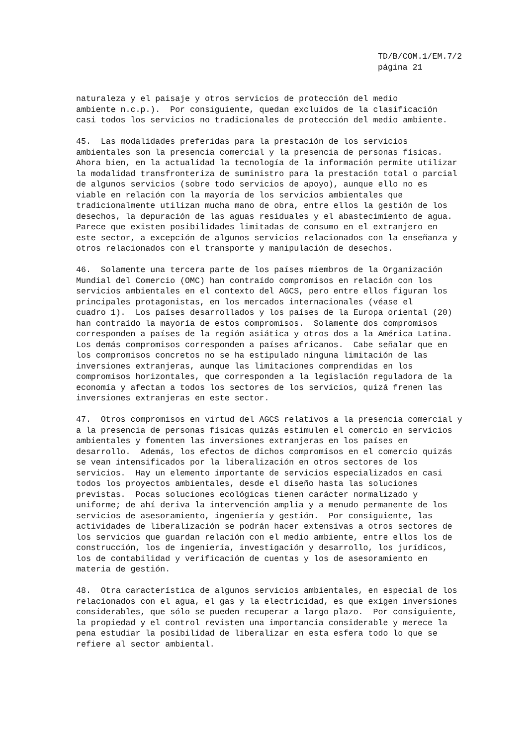TD/B/COM.1/EM.7/2
página 21
naturaleza y el paisaje y otros servicios de protección del medio ambiente n.c.p.). Por consiguiente, quedan excluidos de la clasificación casi todos los servicios no tradicionales de protección del medio ambiente.
45. Las modalidades preferidas para la prestación de los servicios ambientales son la presencia comercial y la presencia de personas físicas. Ahora bien, en la actualidad la tecnología de la información permite utilizar la modalidad transfronteriza de suministro para la prestación total o parcial de algunos servicios (sobre todo servicios de apoyo), aunque ello no es viable en relación con la mayoría de los servicios ambientales que tradicionalmente utilizan mucha mano de obra, entre ellos la gestión de los desechos, la depuración de las aguas residuales y el abastecimiento de agua. Parece que existen posibilidades limitadas de consumo en el extranjero en este sector, a excepción de algunos servicios relacionados con la enseñanza y otros relacionados con el transporte y manipulación de desechos.
46. Solamente una tercera parte de los países miembros de la Organización Mundial del Comercio (OMC) han contraído compromisos en relación con los servicios ambientales en el contexto del AGCS, pero entre ellos figuran los principales protagonistas, en los mercados internacionales (véase el cuadro 1). Los países desarrollados y los países de la Europa oriental (20) han contraído la mayoría de estos compromisos. Solamente dos compromisos corresponden a países de la región asiática y otros dos a la América Latina. Los demás compromisos corresponden a países africanos. Cabe señalar que en los compromisos concretos no se ha estipulado ninguna limitación de las inversiones extranjeras, aunque las limitaciones comprendidas en los compromisos horizontales, que corresponden a la legislación reguladora de la economía y afectan a todos los sectores de los servicios, quizá frenen las inversiones extranjeras en este sector.
47. Otros compromisos en virtud del AGCS relativos a la presencia comercial y a la presencia de personas físicas quizás estimulen el comercio en servicios ambientales y fomenten las inversiones extranjeras en los países en desarrollo. Además, los efectos de dichos compromisos en el comercio quizás se vean intensificados por la liberalización en otros sectores de los servicios. Hay un elemento importante de servicios especializados en casi todos los proyectos ambientales, desde el diseño hasta las soluciones previstas. Pocas soluciones ecológicas tienen carácter normalizado y uniforme; de ahí deriva la intervención amplia y a menudo permanente de los servicios de asesoramiento, ingeniería y gestión. Por consiguiente, las actividades de liberalización se podrán hacer extensivas a otros sectores de los servicios que guardan relación con el medio ambiente, entre ellos los de construcción, los de ingeniería, investigación y desarrollo, los jurídicos, los de contabilidad y verificación de cuentas y los de asesoramiento en materia de gestión.
48. Otra característica de algunos servicios ambientales, en especial de los relacionados con el agua, el gas y la electricidad, es que exigen inversiones considerables, que sólo se pueden recuperar a largo plazo. Por consiguiente, la propiedad y el control revisten una importancia considerable y merece la pena estudiar la posibilidad de liberalizar en esta esfera todo lo que se refiere al sector ambiental.